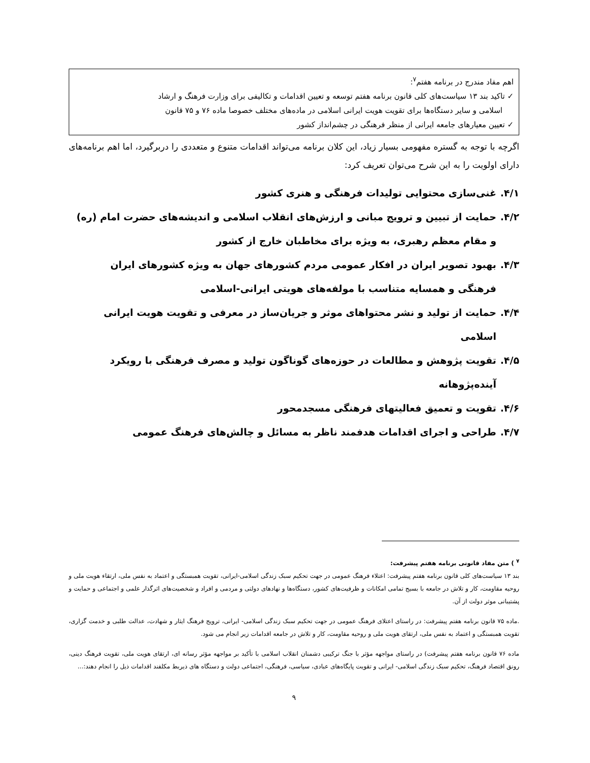اهم مفاد مندرج در برنامه هفتم<sup>۷</sup>:
✓ تاکید بند ۱۳ سیاست‌های کلی قانون برنامه هفتم توسعه و تعیین اقدامات و تکالیفی برای وزارت فرهنگ و ارشاد
اسلامی و سایر دستگاه‌ها برای تقویت هویت ایرانی اسلامی در ماده‌های مختلف خصوصا ماده ۷۶ و ۷۵ قانون
✓ تعیین معیارهای جامعه ایرانی از منظر فرهنگی در چشم‌انداز کشور
اگرچه با توجه به گستره مفهومی بسیار زیاد، این کلان برنامه می‌تواند اقدامات متنوع و متعددی را دربرگیرد، اما اهم برنامه‌های دارای اولویت را به این شرح می‌توان تعریف کرد:
۴/۱. غنی‌سازی محتوایی تولیدات فرهنگی و هنری کشور
۴/۲. حمایت از تبیین و ترویج مبانی و ارزش‌های انقلاب اسلامی و اندیشه‌های حضرت امام (ره) و مقام معظم رهبری، به ویژه برای مخاطبان خارج از کشور
۴/۳. بهبود تصویر ایران در افکار عمومی مردم کشورهای جهان به ویژه کشورهای ایران فرهنگی و همسایه متناسب با مولفه‌های هویتی ایرانی-اسلامی
۴/۴. حمایت از تولید و نشر محتواهای موثر و جریان‌ساز در معرفی و تقویت هویت ایرانی اسلامی
۴/۵. تقویت پژوهش و مطالعات در حوزه‌های گوناگون تولید و مصرف فرهنگی با رویکرد آینده‌پژوهانه
۴/۶. تقویت و تعمیق فعالیتهای فرهنگی مسجدمحور
۴/۷. طراحی و اجرای اقدامات هدفمند ناظر به مسائل و چالش‌های فرهنگ عمومی
<sup>۷</sup> ) متن مفاد قانونی برنامه هفتم پیشرفت:
بند ۱۳ سیاست‌های کلی قانون برنامه هفتم پیشرفت: اعتلاء فرهنگ عمومی در جهت تحکیم سبک زندگی اسلامی-ایرانی، تقویت همبستگی و اعتماد به نفس ملی، ارتقاء هویت ملی و روحیه مقاومت، کار و تلاش در جامعه با بسیج تمامی امکانات و ظرفیت‌های کشور، دستگاه‌ها و نهادهای دولتی و مردمی و افراد و شخصیت‌های اثرگذار علمی و اجتماعی و حمایت و پشتیبانی موثر دولت از آن.
.ماده ۷۵ قانون برنامه هفتم پیشرفت: در راستای اعتلای فرهنگ عمومی در جهت تحکیم سبک زندگی اسلامی- ایرانی، ترویج فرهنگ ایثار و شهادت، عدالت طلبی و خدمت گزاری، تقویت همبستگی و اعتماد به نفس ملی، ارتقای هویت ملی و روحیه مقاومت، کار و تلاش در جامعه اقدامات زیر انجام می شود.
ماده ۷۶ قانون برنامه هفتم پیشرفت) در راستای مواجهه مؤثر با جنگ ترکیبی دشمنان انقلاب اسلامی با تأکید بر مواجهه مؤثر رسانه ای، ارتقای هویت ملی، تقویت فرهنگ دینی، رونق اقتصاد فرهنگ، تحکیم سبک زندگی اسلامی- ایرانی و تقویت پایگاه‌های عبادی، سیاسی، فرهنگی، اجتماعی دولت و دستگاه های ذیربط مکلفند اقدامات ذیل را انجام دهند:...
۹